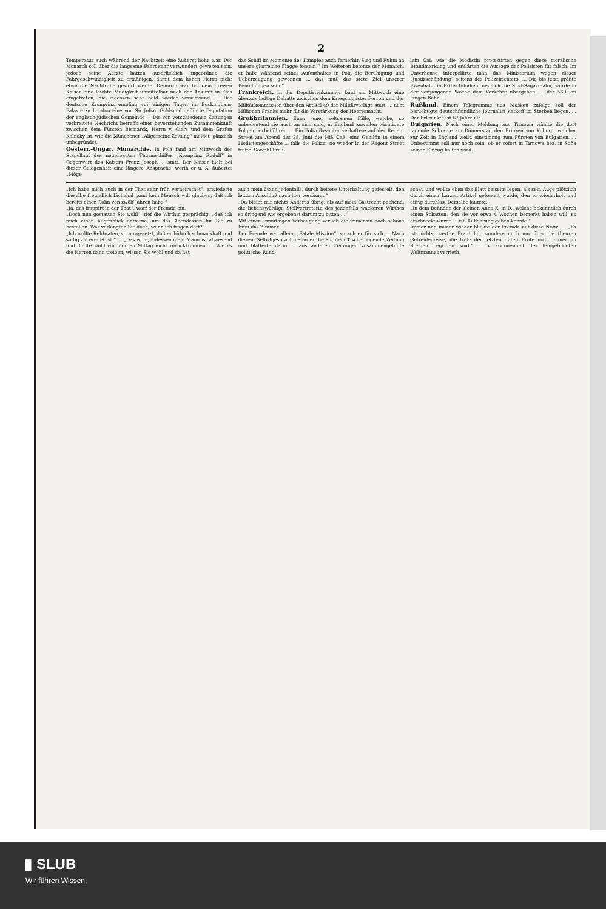2
Temperatur auch während der Nachtzeit eine äußerst hohe war. Der Monarch soll über die langsame Fahrt sehr verwundert gewesen sein, jedoch seine Aerzte hatten ausdrücklich angeordnet, die Fahrgeschwindigkeit zu ermäßigen, damit dem hohen Herrn nicht etwa die Nachtruhe gestört werde. Dennoch war bei dem greisen Kaiser eine leichte Müdigkeit unmittelbar nach der Ankunft in Ems eingetreten, die indessen sehr bald wieder verschwand. ... Der deutsche Kronprinz empfing vor einigen Tagen im Buckingham-Palaste zu London eine von Sir Julian Goldsmid geführte Deputation der englisch-jüdischen Gemeinde ... Die von verschiedenen Zeitungen verbreitete Nachricht betreffs einer bevorstehenden Zusammenkunft zwischen dem Fürsten Bismarck, Herrn v. Giers und dem Grafen Kalnoky ist, wie die Münchener „Allgemeine Zeitung“ meldet, gänzlich unbegründet.
Oesterr.-Ungar. Monarchie. In Pola fand am Mittwoch der Stapellauf des neuerbauten Thurmschiffes „Kronprinz Rudolf“ in Gegenwart des Kaisers Franz Joseph ... statt. Der Kaiser hielt bei dieser Gelegenheit eine längere Ansprache, worin er u. A. äußerte: „Möge
das Schiff im Momente des Kampfes auch fernerhin Sieg und Ruhm an unsere glorreiche Flagge fesseln!“ Im Weiteren betonte der Monarch, er habe während seines Aufenthaltes in Pola die Beruhigung und Ueberzeugung gewonnen ... das muß das stete Ziel unserer Bemühungen sein.“
Frankreich. In der Deputirtenkammer fand am Mittwoch eine überaus heftige Debatte zwischen dem Kriegsminister Ferron und der Militärkommission über den Artikel 49 der Militärvorlage statt. ... acht Millionen Franks mehr für die Verstärkung der Heeresmacht.
Großbritannien. Einer jener seltsamen Fälle, welche, so unbedeutend sie auch an sich sind, in England zuweilen wichtigere Folgen herbeiführen ... Ein Polizeibeamter verhaftete auf der Regent Street am Abend des 28. Juni die Miß Caß, eine Gehilfin in einem Modistengeschäfte ... falls die Polizei sie wieder in der Regent Street treffe. Sowohl Fräu-
lein Caß wie die Modistin protestirten gegen diese moralische Brandmarkung und erklärten die Aussage des Polizisten für falsch. Im Unterhause interpellirte man das Ministerium wegen dieser „Justizschändung“ seitens des Polizeirichters. ... Die bis jetzt größte Eisenbahn in Britisch-Indien, nemlich die Sind-Sagar-Bahn, wurde in der vergangenen Woche dem Verkehre übergeben. ... der 560 km langen Bahn ...
Rußland. Einem Telegramme aus Moskau zufolge soll der berüchtigte deutschfeindliche Journalist Katkoff im Sterben liegen. ... Der Erkrankte ist 67 Jahre alt.
Bulgarien. Nach einer Meldung aus Tirnowa wählte die dort tagende Sobranje am Donnerstag den Prinzen von Koburg, welcher zur Zeit in England weilt, einstimmig zum Fürsten von Bulgarien. ... Unbestimmt soll nur noch sein, ob er sofort in Tirnowa bez. in Sofia seinen Einzug halten wird.
„Ich habe mich auch in der That sehr früh verheirathet“, erwiederte dieselbe freundlich lächelnd „und kein Mensch will glauben, daß ich bereits einen Sohn von zwölf Jahren habe.“
„Ja, das frappirt in der That“, warf der Fremde ein.
„Doch nun gestatten Sie wohl“, rief die Wirthin gesprächig, „daß ich mich einen Augenblick entferne, um das Abendessen für Sie zu bestellen. Was verlangten Sie doch, wenn ich fragen darf?“
„Ich wollte Rehbraten, vorausgesetzt, daß er hübsch schmackhaft und saftig zubereitet ist.“ ... „Das wohl, indessen mein Mann ist abwesend und dürfte wohl vor morgen Mittag nicht zurückkommen. ... Wie es die Herren dann treiben, wissen Sie wohl und da hat
auch mein Mann jedenfalls, durch heitere Unterhaltung gefesselt, den letzten Anschluß nach hier versäumt.“
„Da bleibt mir nichts Anderes übrig, als auf mein Gastrecht pochend, die liebenswürdige Stellvertreterin des jedenfalls wackeren Wirthes so dringend wie ergebenst darum zu bitten ...“
Mit einer anmuthigen Verbeugung verließ die immerhin noch schöne Frau das Zimmer.
Der Fremde war allein. „Fatale Mission“, sprach er für sich ... Nach diesem Selbstgespräch nahm er die auf dem Tische liegende Zeitung und blätterte darin ... aus anderen Zeitungen zusammengefügte politische Rund-
schau und wollte eben das Blatt beiseite legen, als sein Auge plötzlich durch einen kurzen Artikel gefesselt wurde, den er wiederholt und eifrig durchlas. Derselbe lautete:
„In dem Befinden der kleinen Anna K. in D., welche bekanntlich durch einen Schatten, den sie vor etwa 4 Wochen bemerkt haben will, so erschreckt wurde ... ist, Aufklärung geben könnte.“
Immer und immer wieder blickte der Fremde auf diese Notiz. ... „Es ist nichts, werthe Frau! Ich wundere mich nur über die theuren Getreidepreise, die trotz der letzten guten Ernte noch immer im Steigen begriffen sind.“ ... vorkommenheit des feingebildeten Weltmannes verrieth.
▮ SLUB
Wir führen Wissen.